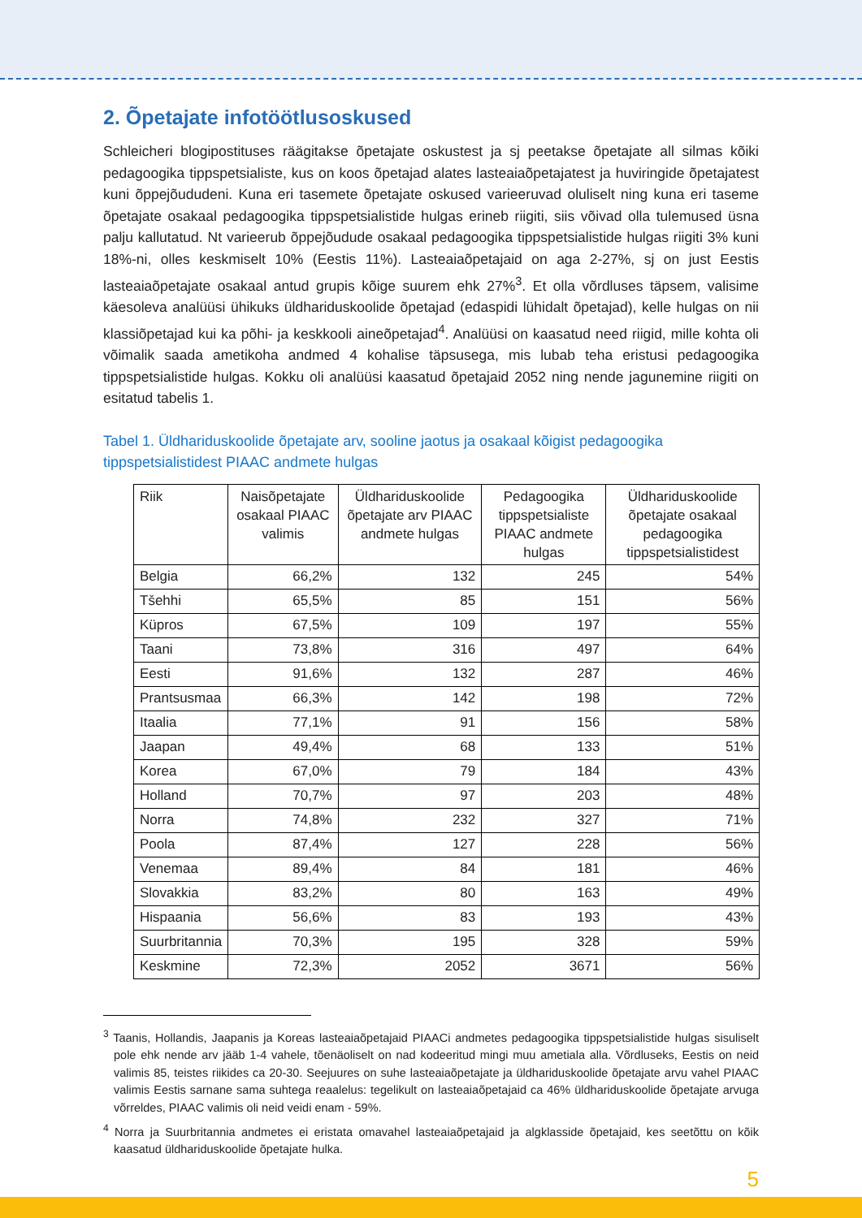2. Õpetajate infotöötlusoskused
Schleicheri blogipostituses räägitakse õpetajate oskustest ja sj peetakse õpetajate all silmas kõiki pedagoogika tippspetsialiste, kus on koos õpetajad alates lasteaiaõpetajatest ja huviringide õpetajatest kuni õppejõududeni. Kuna eri tasemete õpetajate oskused varieeruvad oluliselt ning kuna eri taseme õpetajate osakaal pedagoogika tippspetsialistide hulgas erineb riigiti, siis võivad olla tulemused üsna palju kallutatud. Nt varieerub õppejõudude osakaal pedagoogika tippspetsialistide hulgas riigiti 3% kuni 18%-ni, olles keskmiselt 10% (Eestis 11%). Lasteaiaõpetajaid on aga 2-27%, sj on just Eestis lasteaiaõpetajate osakaal antud grupis kõige suurem ehk 27%<sup>3</sup>. Et olla võrdluses täpsem, valisime käesoleva analüüsi ühikuks üldhariduskoolide õpetajad (edaspidi lühidalt õpetajad), kelle hulgas on nii klassiõpetajad kui ka põhi- ja keskkooli aineõpetajad<sup>4</sup>. Analüüsi on kaasatud need riigid, mille kohta oli võimalik saada ametikoha andmed 4 kohalise täpsusega, mis lubab teha eristusi pedagoogika tippspetsialistide hulgas. Kokku oli analüüsi kaasatud õpetajaid 2052 ning nende jagunemine riigiti on esitatud tabelis 1.
Tabel 1. Üldhariduskoolide õpetajate arv, sooline jaotus ja osakaal kõigist pedagoogika tippspetsialistidest PIAAC andmete hulgas
| Riik | Naisõpetajate osakaal PIAAC valimis | Üldhariduskoolide õpetajate arv PIAAC andmete hulgas | Pedagoogika tippspetsialiste PIAAC andmete hulgas | Üldhariduskoolide õpetajate osakaal pedagoogika tippspetsialistidest |
| --- | --- | --- | --- | --- |
| Belgia | 66,2% | 132 | 245 | 54% |
| Tšehhi | 65,5% | 85 | 151 | 56% |
| Küpros | 67,5% | 109 | 197 | 55% |
| Taani | 73,8% | 316 | 497 | 64% |
| Eesti | 91,6% | 132 | 287 | 46% |
| Prantsusmaa | 66,3% | 142 | 198 | 72% |
| Itaalia | 77,1% | 91 | 156 | 58% |
| Jaapan | 49,4% | 68 | 133 | 51% |
| Korea | 67,0% | 79 | 184 | 43% |
| Holland | 70,7% | 97 | 203 | 48% |
| Norra | 74,8% | 232 | 327 | 71% |
| Poola | 87,4% | 127 | 228 | 56% |
| Venemaa | 89,4% | 84 | 181 | 46% |
| Slovakkia | 83,2% | 80 | 163 | 49% |
| Hispaania | 56,6% | 83 | 193 | 43% |
| Suurbritannia | 70,3% | 195 | 328 | 59% |
| Keskmine | 72,3% | 2052 | 3671 | 56% |
<sup>3</sup> Taanis, Hollandis, Jaapanis ja Koreas lasteaiaõpetajaid PIAACi andmetes pedagoogika tippspetsialistide hulgas sisuliselt pole ehk nende arv jääb 1-4 vahele, tõenäoliselt on nad kodeeritud mingi muu ametiala alla. Võrdluseks, Eestis on neid valimis 85, teistes riikides ca 20-30. Seejuures on suhe lasteaiaõpetajate ja üldhariduskoolide õpetajate arvu vahel PIAAC valimis Eestis sarnane sama suhtega reaalelus: tegelikult on lasteaiaõpetajaid ca 46% üldhariduskoolide õpetajate arvuga võrreldes, PIAAC valimis oli neid veidi enam - 59%.
<sup>4</sup> Norra ja Suurbritannia andmetes ei eristata omavahel lasteaiaõpetajaid ja algklasside õpetajaid, kes seetõttu on kõik kaasatud üldhariduskoolide õpetajate hulka.
5